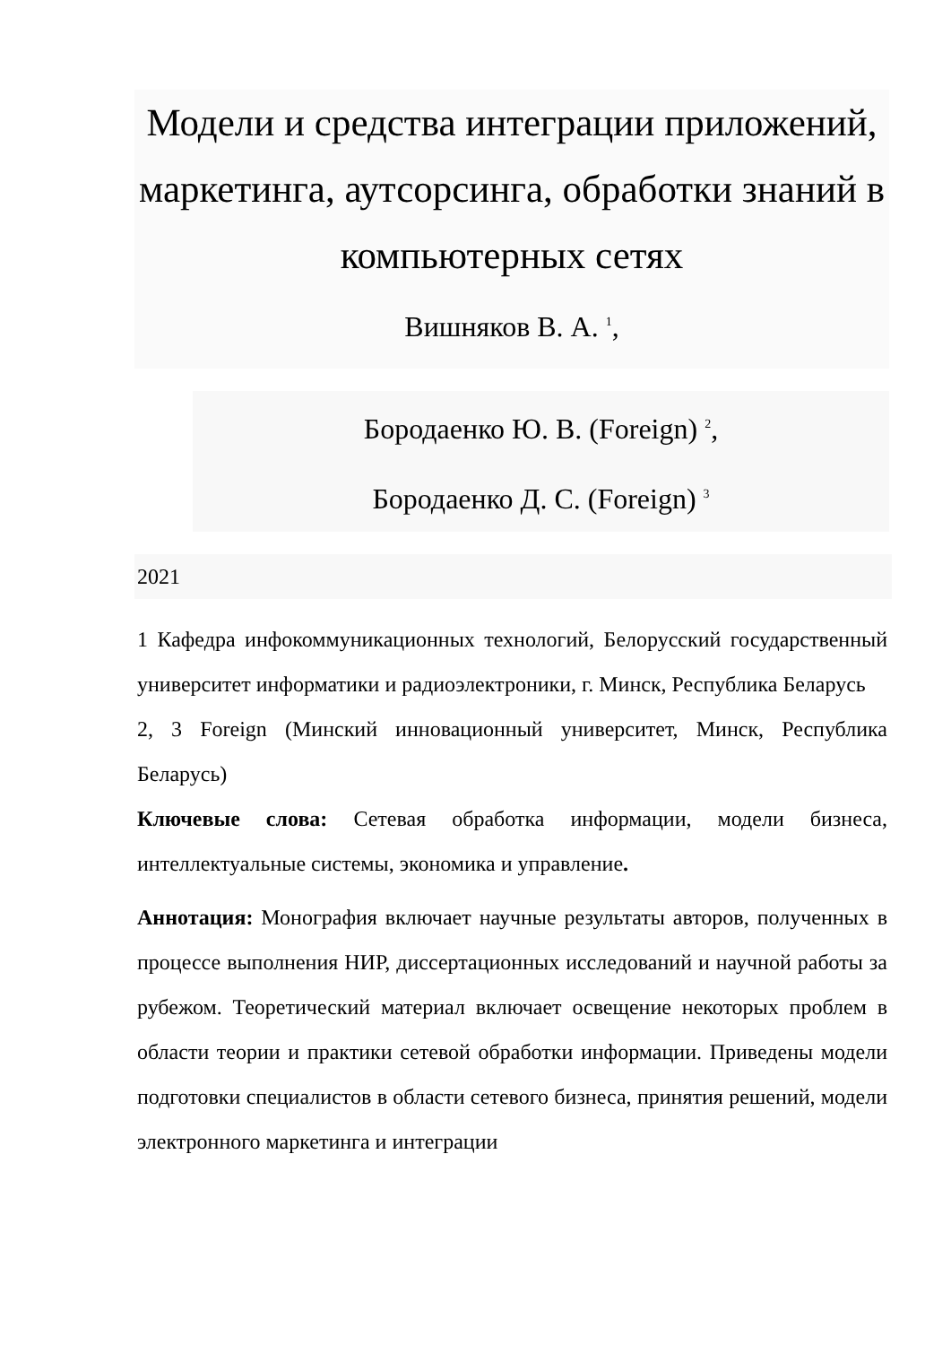Модели и средства интеграции приложений, маркетинга, аутсорсинга, обработки знаний в компьютерных сетях
Вишняков В. А. <sup>1</sup>,
Бородаенко Ю. В. (Foreign) <sup>2</sup>,
Бородаенко Д. С. (Foreign) <sup>3</sup>
2021
1 Кафедра инфокоммуникационных технологий, Белорусский государственный университет информатики и радиоэлектроники, г. Минск, Республика Беларусь
2, 3 Foreign (Минский инновационный университет, Минск, Республика Беларусь)
Ключевые слова: Сетевая обработка информации, модели бизнеса, интеллектуальные системы, экономика и управление.
Аннотация: Монография включает научные результаты авторов, полученных в процессе выполнения НИР, диссертационных исследований и научной работы за рубежом. Теоретический материал включает освещение некоторых проблем в области теории и практики сетевой обработки информации. Приведены модели подготовки специалистов в области сетевого бизнеса, принятия решений, модели электронного маркетинга и интеграции